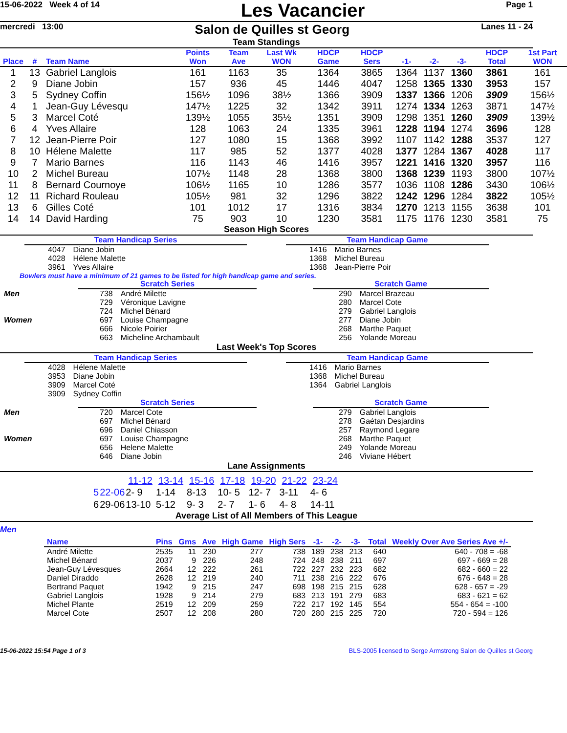15-06-2022 Week 4 of 14
Les Vacancier
Page 1
mercredi 13:00
Salon de Quilles st Georg
Lanes 11 - 24
Team Standings
| Place | # | Team Name | Points Won | Team Ave | Last Wk WON | HDCP Game | HDCP Sers | -1- | -2- | -3- | HDCP Total | 1st Part WON |
| --- | --- | --- | --- | --- | --- | --- | --- | --- | --- | --- | --- | --- |
| 1 | 13 | Gabriel Langlois | 161 | 1163 | 35 | 1364 | 3865 | 1364 | 1137 | 1360 | 3861 | 161 |
| 2 | 9 | Diane Jobin | 157 | 936 | 45 | 1446 | 4047 | 1258 | 1365 | 1330 | 3953 | 157 |
| 3 | 5 | Sydney Coffin | 156½ | 1096 | 38½ | 1366 | 3909 | 1337 | 1366 | 1206 | 3909 | 156½ |
| 4 | 1 | Jean-Guy Lévesqu | 147½ | 1225 | 32 | 1342 | 3911 | 1274 | 1334 | 1263 | 3871 | 147½ |
| 5 | 3 | Marcel Coté | 139½ | 1055 | 35½ | 1351 | 3909 | 1298 | 1351 | 1260 | 3909 | 139½ |
| 6 | 4 | Yves Allaire | 128 | 1063 | 24 | 1335 | 3961 | 1228 | 1194 | 1274 | 3696 | 128 |
| 7 | 12 | Jean-Pierre Poir | 127 | 1080 | 15 | 1368 | 3992 | 1107 | 1142 | 1288 | 3537 | 127 |
| 8 | 10 | Hélene Malette | 117 | 985 | 52 | 1377 | 4028 | 1377 | 1284 | 1367 | 4028 | 117 |
| 9 | 7 | Mario Barnes | 116 | 1143 | 46 | 1416 | 3957 | 1221 | 1416 | 1320 | 3957 | 116 |
| 10 | 2 | Michel Bureau | 107½ | 1148 | 28 | 1368 | 3800 | 1368 | 1239 | 1193 | 3800 | 107½ |
| 11 | 8 | Bernard Cournoye | 106½ | 1165 | 10 | 1286 | 3577 | 1036 | 1108 | 1286 | 3430 | 106½ |
| 12 | 11 | Richard Rouleau | 105½ | 981 | 32 | 1296 | 3822 | 1242 | 1296 | 1284 | 3822 | 105½ |
| 13 | 6 | Gilles Coté | 101 | 1012 | 17 | 1316 | 3834 | 1270 | 1213 | 1155 | 3638 | 101 |
| 14 | 14 | David Harding | 75 | 903 | 10 | 1230 | 3581 | 1175 | 1176 | 1230 | 3581 | 75 |
Season High Scores
Team Handicap Series
| 4047 | Diane Jobin |
| 4028 | Hélene Malette |
| 3961 | Yves Allaire |
Team Handicap Game
| 1416 | Mario Barnes |
| 1368 | Michel Bureau |
| 1368 | Jean-Pierre Poir |
Bowlers must have a minimum of 21 games to be listed for high handicap game and series.
Scratch Series
| Men | 738 | André Milette |
| | 729 | Véronique Lavigne |
| | 724 | Michel Bénard |
| Women | 697 | Louise Champagne |
| | 666 | Nicole Poirier |
| | 663 | Micheline Archambault |
Scratch Game
| 290 | Marcel Brazeau |
| 280 | Marcel Cote |
| 279 | Gabriel Langlois |
| 277 | Diane Jobin |
| 268 | Marthe Paquet |
| 256 | Yolande Moreau |
Last Week's Top Scores
Team Handicap Series
| 4028 | Hélene Malette |
| 3953 | Diane Jobin |
| 3909 | Marcel Coté |
| 3909 | Sydney Coffin |
Team Handicap Game
| 1416 | Mario Barnes |
| 1368 | Michel Bureau |
| 1364 | Gabriel Langlois |
Scratch Series
| Men | 720 | Marcel Cote |
| | 697 | Michel Bénard |
| | 696 | Daniel Chiasson |
| Women | 697 | Louise Champagne |
| | 656 | Helene Malette |
| | 646 | Diane Jobin |
Scratch Game
| 279 | Gabriel Langlois |
| 278 | Gaétan Desjardins |
| 257 | Raymond Legare |
| 268 | Marthe Paquet |
| 249 | Yolande Moreau |
| 246 | Viviane Hébert |
Lane Assignments
| | | 11-12 | 13-14 | 15-16 | 17-18 | 19-20 | 21-22 | 23-24 |
| 5 | 22-06 | 2- 9 | 1-14 | 8-13 | 10- 5 | 12- 7 | 3-11 | 4- 6 |
| 6 | 29-06 | 13-10 | 5-12 | 9- 3 | 2- 7 | 1- 6 | 4- 8 | 14-11 |
Average List of All Members of This League
Men
| Name | Pins | Gms | Ave | High Game | High Sers | -1- | -2- | -3- | Total | Weekly Over Ave Series Ave +/- |
| --- | --- | --- | --- | --- | --- | --- | --- | --- | --- | --- |
| André Milette | 2535 | 11 | 230 | 277 | 738 | 189 | 238 | 213 | 640 | 640 - 708 = -68 |
| Michel Bénard | 2037 | 9 | 226 | 248 | 724 | 248 | 238 | 211 | 697 | 697 - 669 = 28 |
| Jean-Guy Lévesques | 2664 | 12 | 222 | 261 | 722 | 227 | 232 | 223 | 682 | 682 - 660 = 22 |
| Daniel Diraddo | 2628 | 12 | 219 | 240 | 711 | 238 | 216 | 222 | 676 | 676 - 648 = 28 |
| Bertrand Paquet | 1942 | 9 | 215 | 247 | 698 | 198 | 215 | 215 | 628 | 628 - 657 = -29 |
| Gabriel Langlois | 1928 | 9 | 214 | 279 | 683 | 213 | 191 | 279 | 683 | 683 - 621 = 62 |
| Michel Plante | 2519 | 12 | 209 | 259 | 722 | 217 | 192 | 145 | 554 | 554 - 654 = -100 |
| Marcel Cote | 2507 | 12 | 208 | 280 | 720 | 280 | 215 | 225 | 720 | 720 - 594 = 126 |
15-06-2022 15:54 Page 1 of 3 BLS-2005 licensed to Serge Armstrong Salon de Quilles st Georg